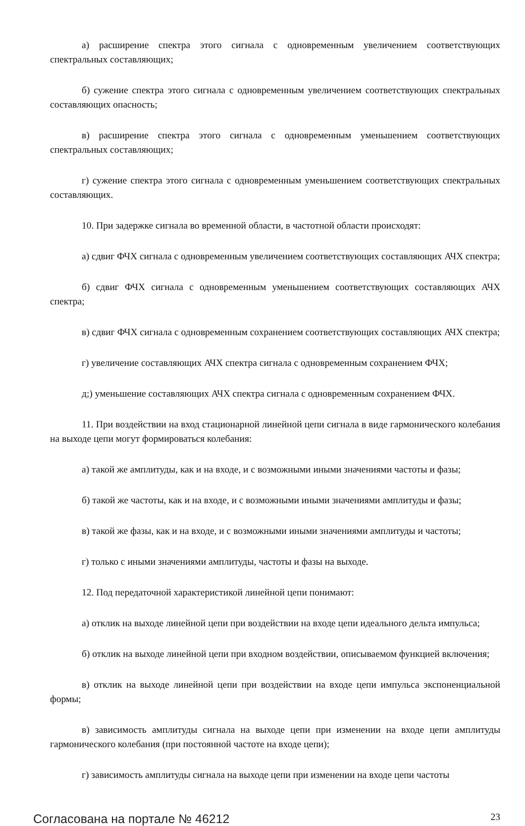а) расширение спектра этого сигнала с одновременным увеличением соответствующих спектральных составляющих;
б) сужение спектра этого сигнала с одновременным увеличением соответствующих спектральных составляющих опасность;
в) расширение спектра этого сигнала с одновременным уменьшением соответствующих спектральных составляющих;
г) сужение спектра этого сигнала с одновременным уменьшением соответствующих спектральных составляющих.
10. При задержке сигнала во временной области, в частотной области происходят:
а) сдвиг ФЧХ сигнала с одновременным увеличением соответствующих составляющих АЧХ спектра;
б) сдвиг ФЧХ сигнала с одновременным уменьшением соответствующих составляющих АЧХ спектра;
в) сдвиг ФЧХ сигнала с одновременным сохранением соответствующих составляющих АЧХ спектра;
г) увеличение составляющих АЧХ спектра сигнала с одновременным сохранением ФЧХ;
д;) уменьшение составляющих АЧХ спектра сигнала с одновременным сохранением ФЧХ.
11. При воздействии на вход стационарной линейной цепи сигнала в виде гармонического колебания на выходе цепи могут формироваться колебания:
а) такой же амплитуды, как и на входе, и с возможными иными значениями частоты и фазы;
б) такой же частоты, как и на входе, и с возможными иными значениями амплитуды и фазы;
в) такой же фазы, как и на входе, и с возможными иными значениями амплитуды и частоты;
г) только с иными значениями амплитуды, частоты и фазы на выходе.
12. Под передаточной характеристикой линейной цепи понимают:
а) отклик на выходе линейной цепи при воздействии на входе цепи идеального дельта импульса;
б) отклик на выходе линейной цепи при входном воздействии, описываемом функцией включения;
в) отклик на выходе линейной цепи при воздействии на входе цепи импульса экспоненциальной формы;
в) зависимость амплитуды сигнала на выходе цепи при изменении на входе цепи амплитуды гармонического колебания (при постоянной частоте на входе цепи);
г) зависимость амплитуды сигнала на выходе цепи при изменении на входе цепи частоты
Согласована на портале № 46212 23